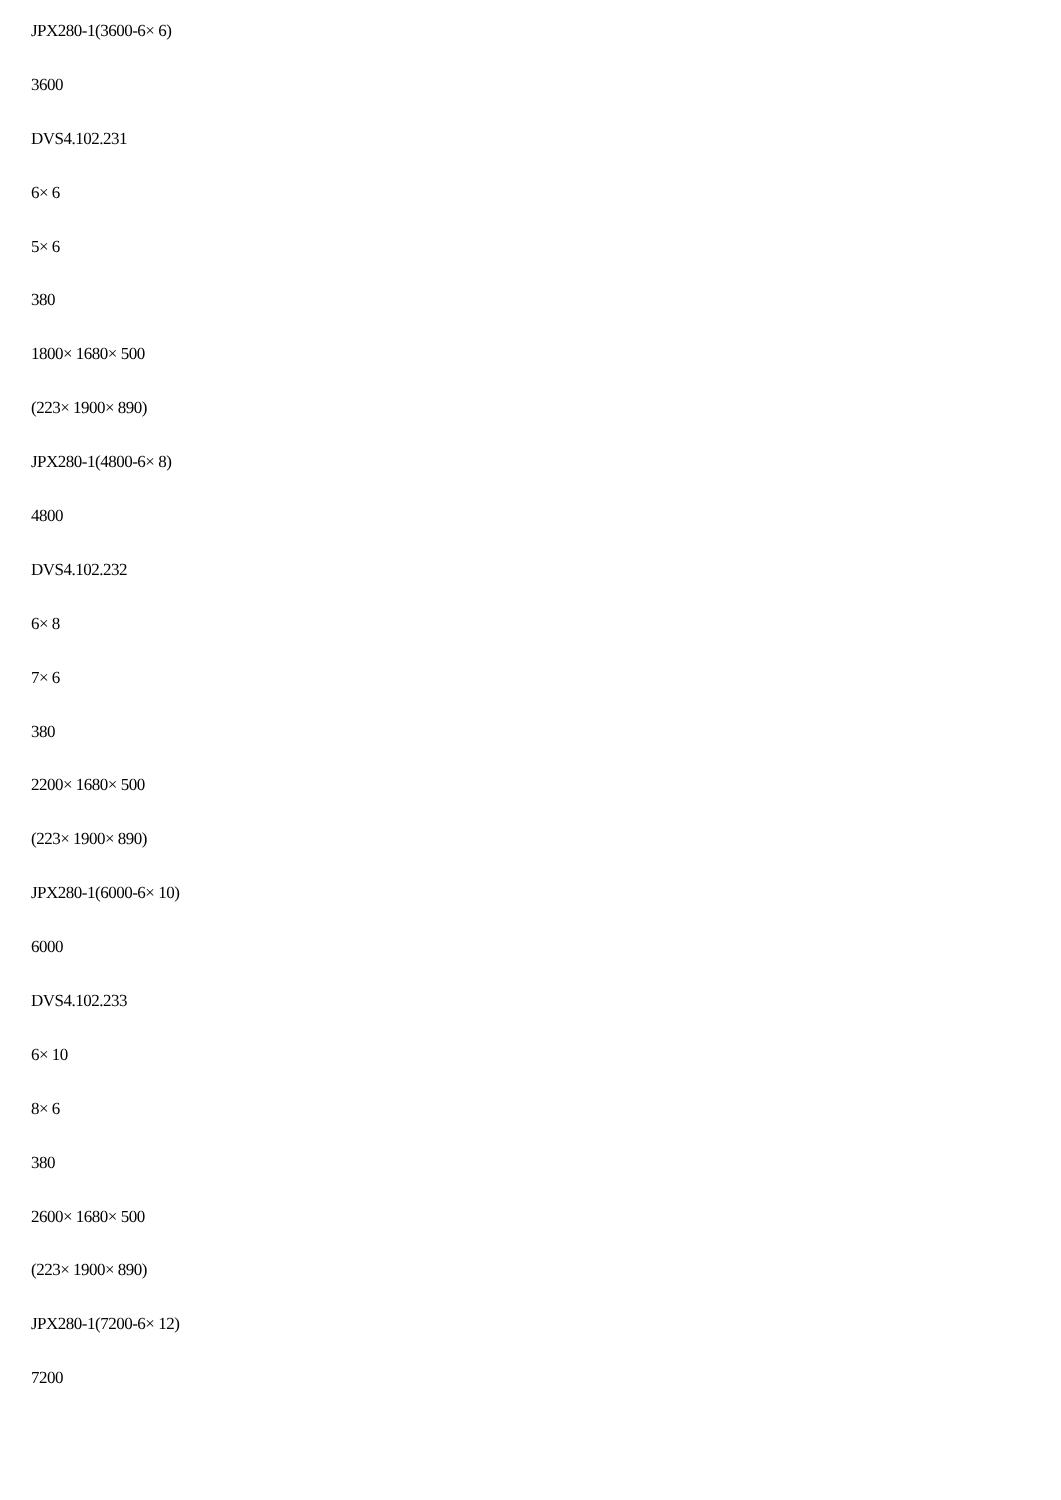JPX280-1(3600-6× 6)
3600
DVS4.102.231
6× 6
5× 6
380
1800× 1680× 500
(223× 1900× 890)
JPX280-1(4800-6× 8)
4800
DVS4.102.232
6× 8
7× 6
380
2200× 1680× 500
(223× 1900× 890)
JPX280-1(6000-6× 10)
6000
DVS4.102.233
6× 10
8× 6
380
2600× 1680× 500
(223× 1900× 890)
JPX280-1(7200-6× 12)
7200